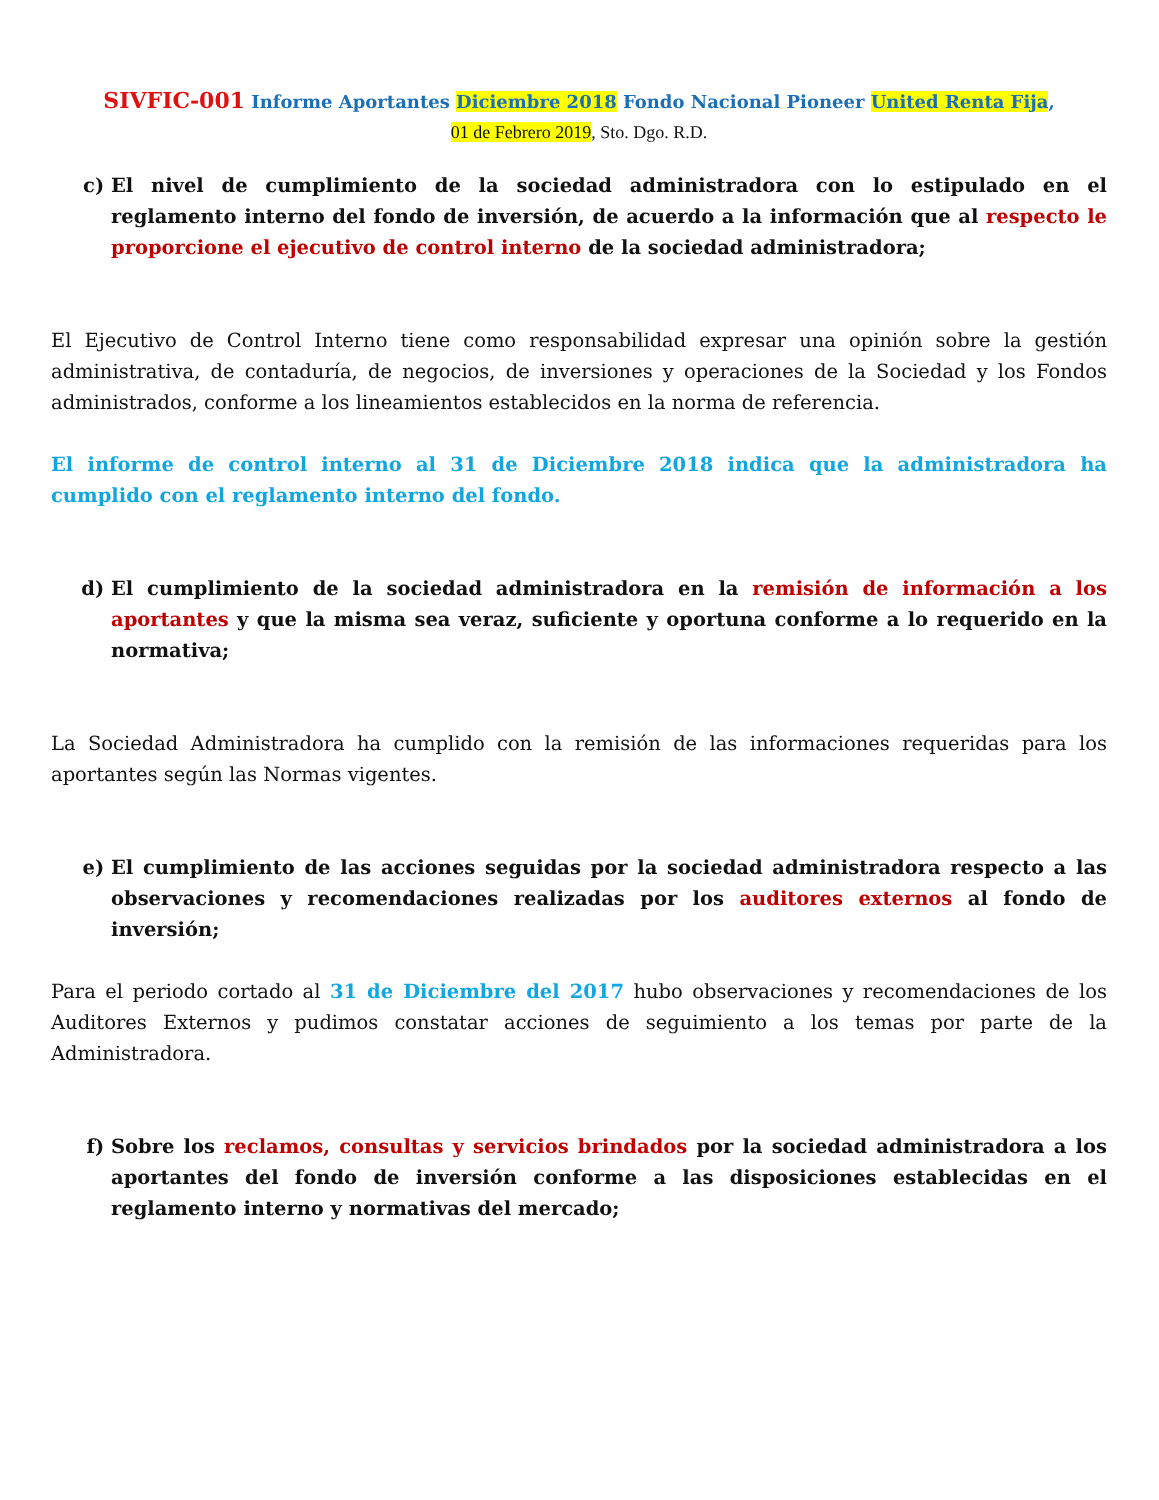SIVFIC-001 Informe Aportantes Diciembre 2018 Fondo Nacional Pioneer United Renta Fija,
01 de Febrero 2019, Sto. Dgo. R.D.
c) El nivel de cumplimiento de la sociedad administradora con lo estipulado en el reglamento interno del fondo de inversión, de acuerdo a la información que al respecto le proporcione el ejecutivo de control interno de la sociedad administradora;
El Ejecutivo de Control Interno tiene como responsabilidad expresar una opinión sobre la gestión administrativa, de contaduría, de negocios, de inversiones y operaciones de la Sociedad y los Fondos administrados, conforme a los lineamientos establecidos en la norma de referencia.
El informe de control interno al 31 de Diciembre 2018 indica que la administradora ha cumplido con el reglamento interno del fondo.
d) El cumplimiento de la sociedad administradora en la remisión de información a los aportantes y que la misma sea veraz, suficiente y oportuna conforme a lo requerido en la normativa;
La Sociedad Administradora ha cumplido con la remisión de las informaciones requeridas para los aportantes según las Normas vigentes.
e) El cumplimiento de las acciones seguidas por la sociedad administradora respecto a las observaciones y recomendaciones realizadas por los auditores externos al fondo de inversión;
Para el periodo cortado al 31 de Diciembre del 2017 hubo observaciones y recomendaciones de los Auditores Externos y pudimos constatar acciones de seguimiento a los temas por parte de la Administradora.
f) Sobre los reclamos, consultas y servicios brindados por la sociedad administradora a los aportantes del fondo de inversión conforme a las disposiciones establecidas en el reglamento interno y normativas del mercado;